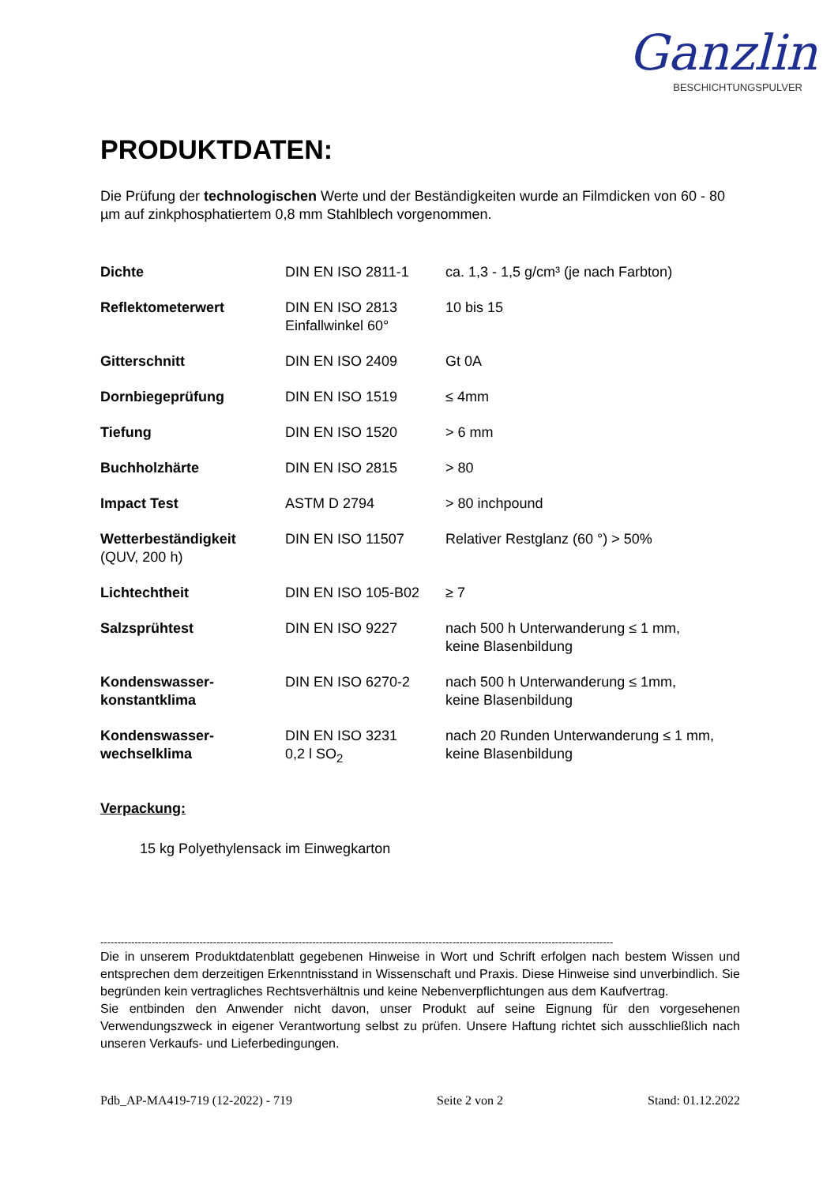Ganzlin
BESCHICHTUNGSPULVER
PRODUKTDATEN:
Die Prüfung der technologischen Werte und der Beständigkeiten wurde an Filmdicken von 60 - 80 µm auf zinkphosphatiertem 0,8 mm Stahlblech vorgenommen.
| Dichte | DIN EN ISO 2811-1 | ca. 1,3 - 1,5 g/cm³ (je nach Farbton) |
| Reflektometerwert | DIN EN ISO 2813 Einfallwinkel 60° | 10 bis 15 |
| Gitterschnitt | DIN EN ISO 2409 | Gt 0A |
| Dornbiegeprüfung | DIN EN ISO 1519 | ≤ 4mm |
| Tiefung | DIN EN ISO 1520 | > 6 mm |
| Buchholzhärte | DIN EN ISO 2815 | > 80 |
| Impact Test | ASTM D 2794 | > 80 inchpound |
| Wetterbeständigkeit (QUV, 200 h) | DIN EN ISO 11507 | Relativer Restglanz (60 °) > 50% |
| Lichtechtheit | DIN EN ISO 105-B02 | ≥ 7 |
| Salzsprühtest | DIN EN ISO 9227 | nach 500 h Unterwanderung ≤ 1 mm, keine Blasenbildung |
| Kondenswasser- konstantklima | DIN EN ISO 6270-2 | nach 500 h Unterwanderung ≤ 1mm, keine Blasenbildung |
| Kondenswasser- wechselklima | DIN EN ISO 3231 0,2 l SO<sub>2</sub> | nach 20 Runden Unterwanderung ≤ 1 mm, keine Blasenbildung |
Verpackung:
15 kg Polyethylensack im Einwegkarton
------------------------------------------------------------------------------------------------------------------------------------------------------
Die in unserem Produktdatenblatt gegebenen Hinweise in Wort und Schrift erfolgen nach bestem Wissen und entsprechen dem derzeitigen Erkenntnisstand in Wissenschaft und Praxis. Diese Hinweise sind unverbindlich. Sie begründen kein vertragliches Rechtsverhältnis und keine Nebenverpflichtungen aus dem Kaufvertrag.
Sie entbinden den Anwender nicht davon, unser Produkt auf seine Eignung für den vorgesehenen Verwendungszweck in eigener Verantwortung selbst zu prüfen. Unsere Haftung richtet sich ausschließlich nach unseren Verkaufs- und Lieferbedingungen.
Pdb_AP-MA419-719 (12-2022) - 719 Seite 2 von 2 Stand: 01.12.2022